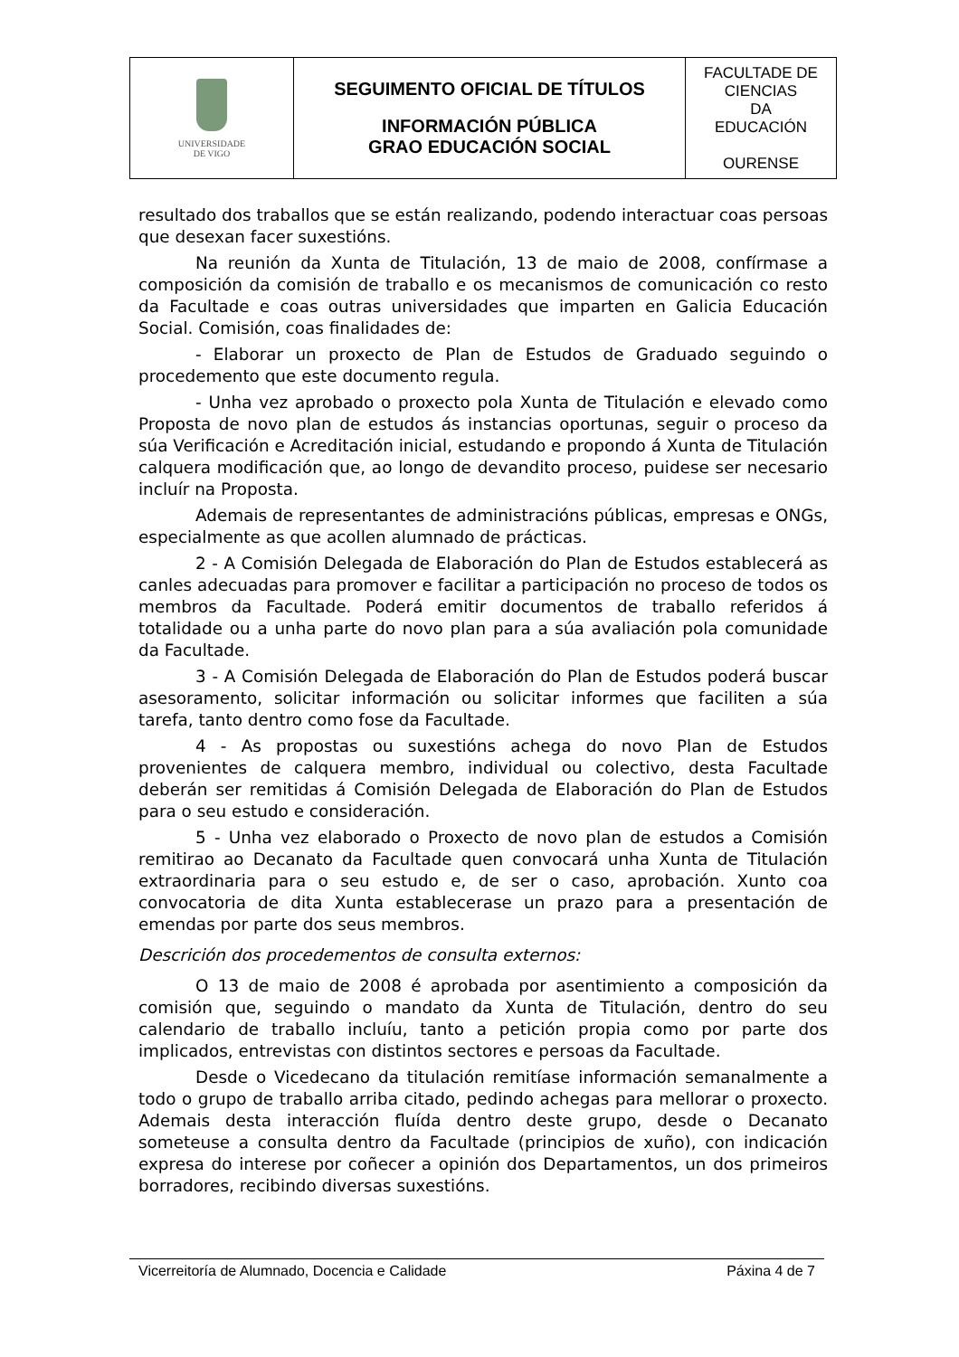| UNIVERSIDADE DE VIGO | SEGUIMENTO OFICIAL DE TÍTULOS INFORMACIÓN PÚBLICA GRAO EDUCACIÓN SOCIAL | FACULTADE DE CIENCIAS DA EDUCACIÓN OURENSE |
resultado dos traballos que se están realizando, podendo interactuar coas persoas que desexan facer suxestións.
Na reunión da Xunta de Titulación, 13 de maio de 2008, confírmase a composición da comisión de traballo e os mecanismos de comunicación co resto da Facultade e coas outras universidades que imparten en Galicia Educación Social. Comisión, coas finalidades de:
- Elaborar un proxecto de Plan de Estudos de Graduado seguindo o procedemento que este documento regula.
- Unha vez aprobado o proxecto pola Xunta de Titulación e elevado como Proposta de novo plan de estudos ás instancias oportunas, seguir o proceso da súa Verificación e Acreditación inicial, estudando e propondo á Xunta de Titulación calquera modificación que, ao longo de devandito proceso, puidese ser necesario incluír na Proposta.
Ademais de representantes de administracións públicas, empresas e ONGs, especialmente as que acollen alumnado de prácticas.
2 - A Comisión Delegada de Elaboración do Plan de Estudos establecerá as canles adecuadas para promover e facilitar a participación no proceso de todos os membros da Facultade. Poderá emitir documentos de traballo referidos á totalidade ou a unha parte do novo plan para a súa avaliación pola comunidade da Facultade.
3 - A Comisión Delegada de Elaboración do Plan de Estudos poderá buscar asesoramento, solicitar información ou solicitar informes que faciliten a súa tarefa, tanto dentro como fose da Facultade.
4 - As propostas ou suxestións achega do novo Plan de Estudos provenientes de calquera membro, individual ou colectivo, desta Facultade deberán ser remitidas á Comisión Delegada de Elaboración do Plan de Estudos para o seu estudo e consideración.
5 - Unha vez elaborado o Proxecto de novo plan de estudos a Comisión remitirao ao Decanato da Facultade quen convocará unha Xunta de Titulación extraordinaria para o seu estudo e, de ser o caso, aprobación. Xunto coa convocatoria de dita Xunta establecerase un prazo para a presentación de emendas por parte dos seus membros.
Descrición dos procedementos de consulta externos:
O 13 de maio de 2008 é aprobada por asentimiento a composición da comisión que, seguindo o mandato da Xunta de Titulación, dentro do seu calendario de traballo incluíu, tanto a petición propia como por parte dos implicados, entrevistas con distintos sectores e persoas da Facultade.
Desde o Vicedecano da titulación remitíase información semanalmente a todo o grupo de traballo arriba citado, pedindo achegas para mellorar o proxecto. Ademais desta interacción fluída dentro deste grupo, desde o Decanato someteuse a consulta dentro da Facultade (principios de xuño), con indicación expresa do interese por coñecer a opinión dos Departamentos, un dos primeiros borradores, recibindo diversas suxestións.
Vicerreitoría de Alumnado, Docencia e Calidade Páxina 4 de 7